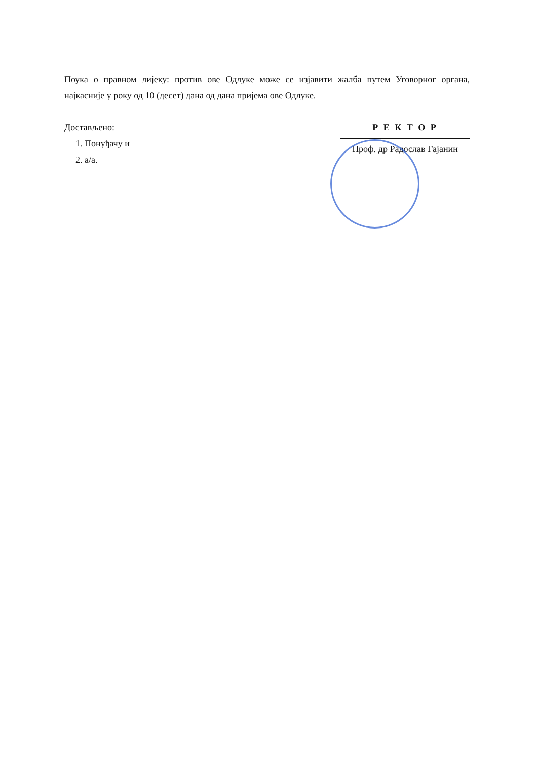Поука о правном лијеку: против ове Одлуке може се изјавити жалба путем Уговорног органа, најкасније у року од 10 (десет) дана од дана пријема ове Одлуке.
Достављено:
1. Понуђачу и
2. а/а.
Р Е К Т О Р
Проф. др Радослав Гајанин